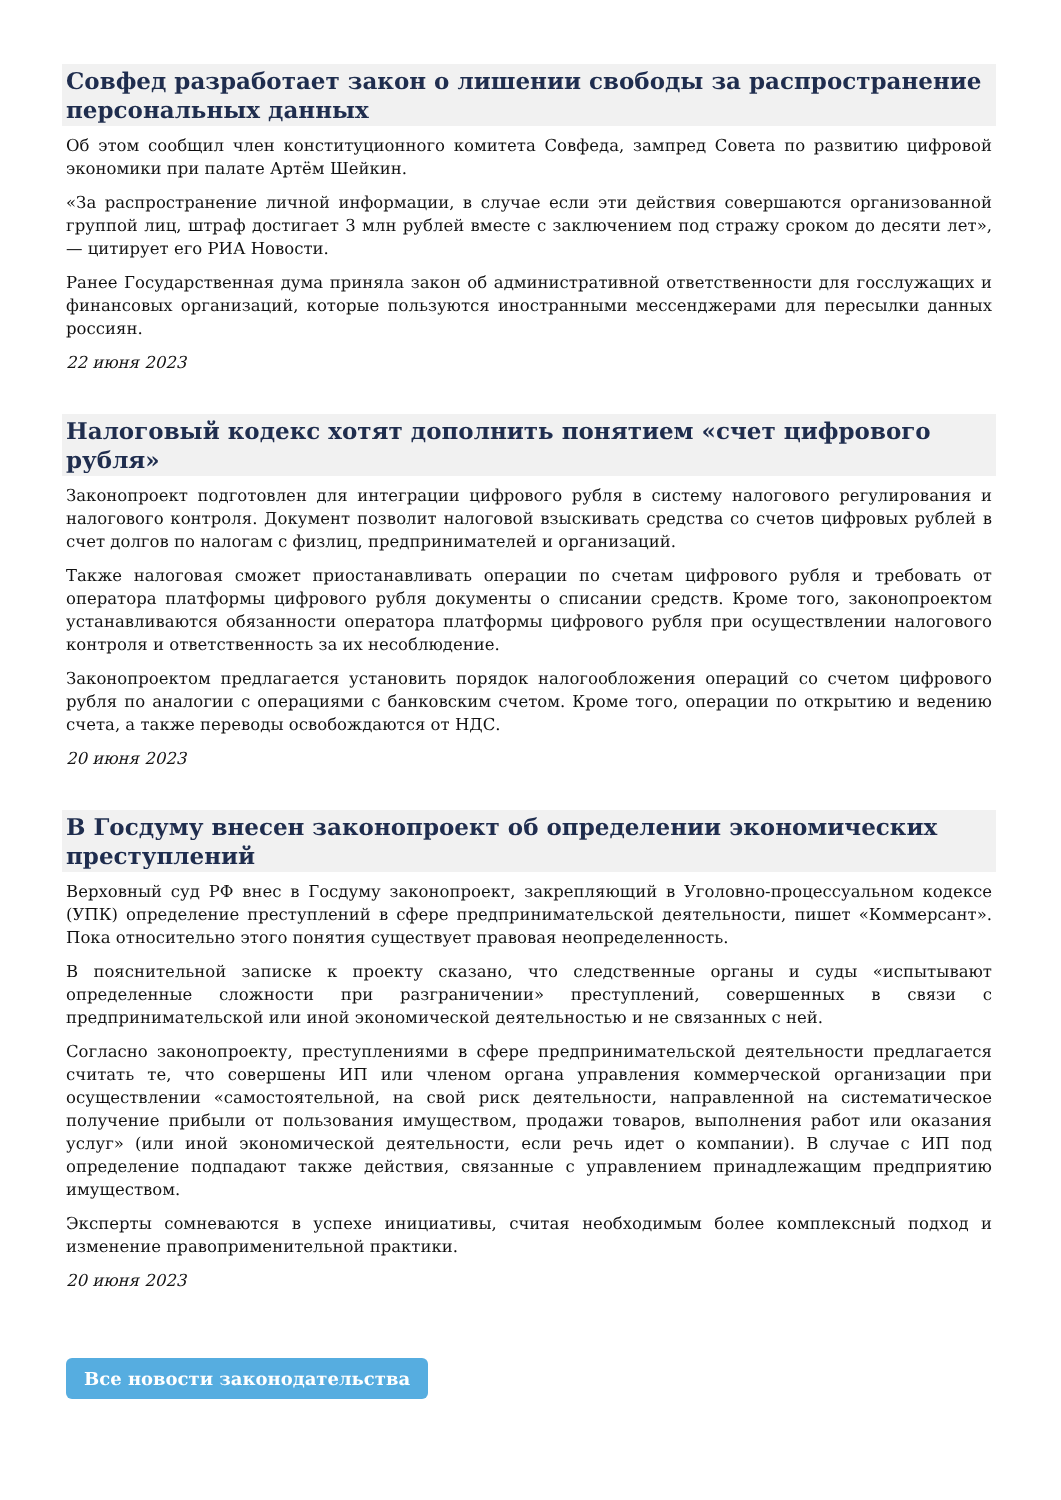Совфед разработает закон о лишении свободы за распространение персональных данных
Об этом сообщил член конституционного комитета Совфеда, зампред Совета по развитию цифровой экономики при палате Артём Шейкин.
«За распространение личной информации, в случае если эти действия совершаются организованной группой лиц, штраф достигает 3 млн рублей вместе с заключением под стражу сроком до десяти лет», — цитирует его РИА Новости.
Ранее Государственная дума приняла закон об административной ответственности для госслужащих и финансовых организаций, которые пользуются иностранными мессенджерами для пересылки данных россиян.
22 июня 2023
Налоговый кодекс хотят дополнить понятием «счет цифрового рубля»
Законопроект подготовлен для интеграции цифрового рубля в систему налогового регулирования и налогового контроля. Документ позволит налоговой взыскивать средства со счетов цифровых рублей в счет долгов по налогам с физлиц, предпринимателей и организаций.
Также налоговая сможет приостанавливать операции по счетам цифрового рубля и требовать от оператора платформы цифрового рубля документы о списании средств. Кроме того, законопроектом устанавливаются обязанности оператора платформы цифрового рубля при осуществлении налогового контроля и ответственность за их несоблюдение.
Законопроектом предлагается установить порядок налогообложения операций со счетом цифрового рубля по аналогии с операциями с банковским счетом. Кроме того, операции по открытию и ведению счета, а также переводы освобождаются от НДС.
20 июня 2023
В Госдуму внесен законопроект об определении экономических преступлений
Верховный суд РФ внес в Госдуму законопроект, закрепляющий в Уголовно-процессуальном кодексе (УПК) определение преступлений в сфере предпринимательской деятельности, пишет «Коммерсант». Пока относительно этого понятия существует правовая неопределенность.
В пояснительной записке к проекту сказано, что следственные органы и суды «испытывают определенные сложности при разграничении» преступлений, совершенных в связи с предпринимательской или иной экономической деятельностью и не связанных с ней.
Согласно законопроекту, преступлениями в сфере предпринимательской деятельности предлагается считать те, что совершены ИП или членом органа управления коммерческой организации при осуществлении «самостоятельной, на свой риск деятельности, направленной на систематическое получение прибыли от пользования имуществом, продажи товаров, выполнения работ или оказания услуг» (или иной экономической деятельности, если речь идет о компании). В случае с ИП под определение подпадают также действия, связанные с управлением принадлежащим предприятию имуществом.
Эксперты сомневаются в успехе инициативы, считая необходимым более комплексный подход и изменение правоприменительной практики.
20 июня 2023
Все новости законодательства